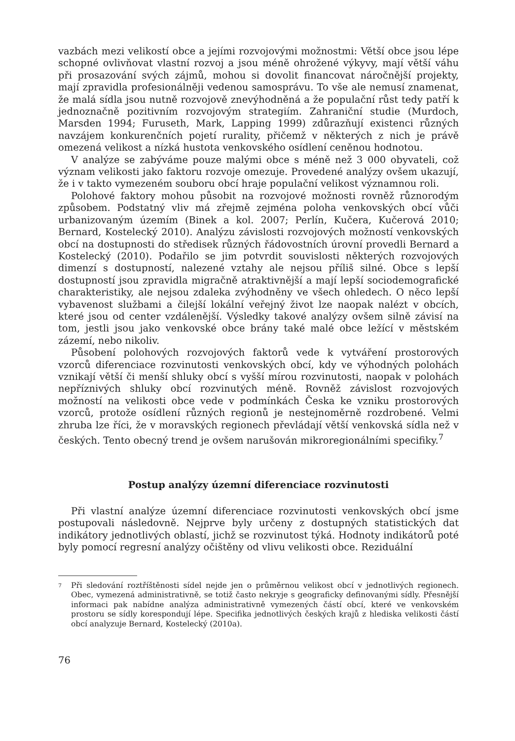vazbách mezi velikostí obce a jejími rozvojovými možnostmi: Větší obce jsou lépe schopné ovlivňovat vlastní rozvoj a jsou méně ohrožené výkyvy, mají větší váhu při prosazování svých zájmů, mohou si dovolit financovat náročnější projekty, mají zpravidla profesionálněji vedenou samosprávu. To vše ale nemusí znamenat, že malá sídla jsou nutně rozvojově znevýhodněná a že populační růst tedy patří k jednoznačně pozitivním rozvojovým strategiím. Zahraniční studie (Murdoch, Marsden 1994; Furuseth, Mark, Lapping 1999) zdůrazňují existenci různých navzájem konkurenčních pojetí rurality, přičemž v některých z nich je právě omezená velikost a nízká hustota venkovského osídlení ceněnou hodnotou.
V analýze se zabýváme pouze malými obce s méně než 3 000 obyvateli, což význam velikosti jako faktoru rozvoje omezuje. Provedené analýzy ovšem ukazují, že i v takto vymezeném souboru obcí hraje populační velikost významnou roli.
Polohové faktory mohou působit na rozvojové možnosti rovněž různorodým způsobem. Podstatný vliv má zřejmě zejména poloha venkovských obcí vůči urbanizovaným územím (Binek a kol. 2007; Perlín, Kučera, Kučerová 2010; Bernard, Kostelecký 2010). Analýzu závislosti rozvojových možností venkovských obcí na dostupnosti do středisek různých řádovostních úrovní provedli Bernard a Kostelecký (2010). Podařilo se jim potvrdit souvislosti některých rozvojových dimenzí s dostupností, nalezené vztahy ale nejsou příliš silné. Obce s lepší dostupností jsou zpravidla migračně atraktivnější a mají lepší sociodemografické charakteristiky, ale nejsou zdaleka zvýhodněny ve všech ohledech. O něco lepší vybavenost službami a čilejší lokální veřejný život lze naopak nalézt v obcích, které jsou od center vzdálenější. Výsledky takové analýzy ovšem silně závisí na tom, jestli jsou jako venkovské obce brány také malé obce ležící v městském zázemí, nebo nikoliv.
Působení polohových rozvojových faktorů vede k vytváření prostorových vzorců diferenciace rozvinutosti venkovských obcí, kdy ve výhodných polohách vznikají větší či menší shluky obcí s vyšší mírou rozvinutosti, naopak v polohách nepříznivých shluky obcí rozvinutých méně. Rovněž závislost rozvojových možností na velikosti obce vede v podmínkách Česka ke vzniku prostorových vzorců, protože osídlení různých regionů je nestejnoměrně rozdrobené. Velmi zhruba lze říci, že v moravských regionech převládají větší venkovská sídla než v českých. Tento obecný trend je ovšem narušován mikroregionálními specifiky.<sup>7</sup>
Postup analýzy územní diferenciace rozvinutosti
Při vlastní analýze územní diferenciace rozvinutosti venkovských obcí jsme postupovali následovně. Nejprve byly určeny z dostupných statistických dat indikátory jednotlivých oblastí, jichž se rozvinutost týká. Hodnoty indikátorů poté byly pomocí regresní analýzy očištěny od vlivu velikosti obce. Reziduální
7 Při sledování roztříštěnosti sídel nejde jen o průměrnou velikost obcí v jednotlivých regionech. Obec, vymezená administrativně, se totiž často nekryje s geograficky definovanými sídly. Přesnější informaci pak nabídne analýza administrativně vymezených částí obcí, které ve venkovském prostoru se sídly korespondují lépe. Specifika jednotlivých českých krajů z hlediska velikosti částí obcí analyzuje Bernard, Kostelecký (2010a).
76